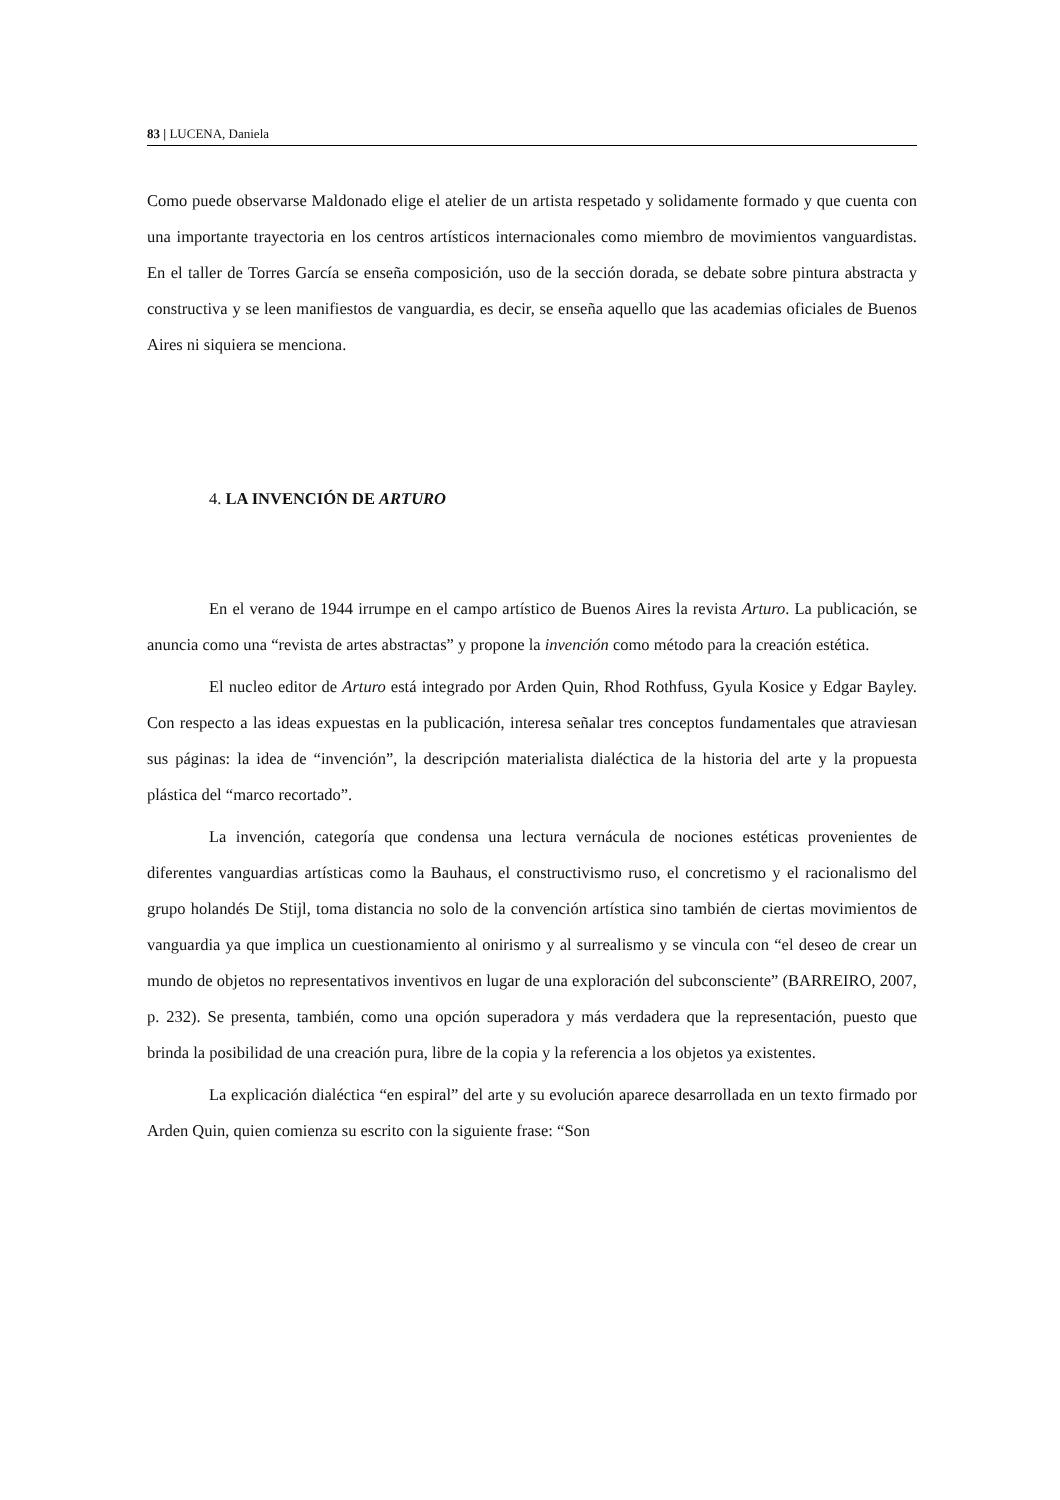83 | LUCENA, Daniela
Como puede observarse Maldonado elige el atelier de un artista respetado y solidamente formado y que cuenta con una importante trayectoria en los centros artísticos internacionales como miembro de movimientos vanguardistas. En el taller de Torres García se enseña composición, uso de la sección dorada, se debate sobre pintura abstracta y constructiva y se leen manifiestos de vanguardia, es decir, se enseña aquello que las academias oficiales de Buenos Aires ni siquiera se menciona.
4. LA INVENCIÓN DE ARTURO
En el verano de 1944 irrumpe en el campo artístico de Buenos Aires la revista Arturo. La publicación, se anuncia como una “revista de artes abstractas” y propone la invención como método para la creación estética.
El nucleo editor de Arturo está integrado por Arden Quin, Rhod Rothfuss, Gyula Kosice y Edgar Bayley. Con respecto a las ideas expuestas en la publicación, interesa señalar tres conceptos fundamentales que atraviesan sus páginas: la idea de “invención”, la descripción materialista dialéctica de la historia del arte y la propuesta plástica del “marco recortado”.
La invención, categoría que condensa una lectura vernácula de nociones estéticas provenientes de diferentes vanguardias artísticas como la Bauhaus, el constructivismo ruso, el concretismo y el racionalismo del grupo holandés De Stijl, toma distancia no solo de la convención artística sino también de ciertas movimientos de vanguardia ya que implica un cuestionamiento al onirismo y al surrealismo y se vincula con “el deseo de crear un mundo de objetos no representativos inventivos en lugar de una exploración del subconsciente” (BARREIRO, 2007, p. 232). Se presenta, también, como una opción superadora y más verdadera que la representación, puesto que brinda la posibilidad de una creación pura, libre de la copia y la referencia a los objetos ya existentes.
La explicación dialéctica “en espiral” del arte y su evolución aparece desarrollada en un texto firmado por Arden Quin, quien comienza su escrito con la siguiente frase: “Son